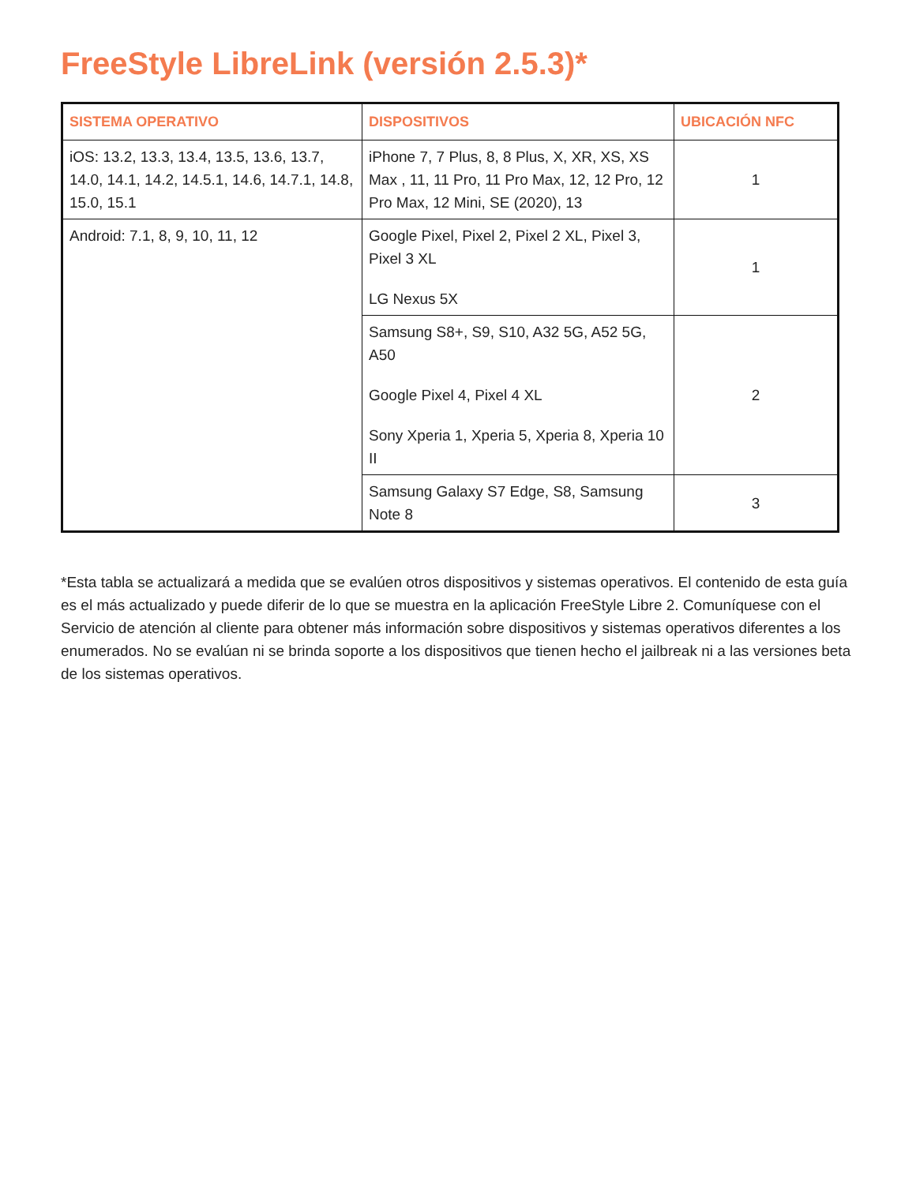FreeStyle LibreLink (versión 2.5.3)*
| SISTEMA OPERATIVO | DISPOSITIVOS | UBICACIÓN NFC |
| --- | --- | --- |
| iOS: 13.2, 13.3, 13.4, 13.5, 13.6, 13.7, 14.0, 14.1, 14.2, 14.5.1, 14.6, 14.7.1, 14.8, 15.0, 15.1 | iPhone 7, 7 Plus, 8, 8 Plus, X, XR, XS, XS Max , 11, 11 Pro, 11 Pro Max, 12, 12 Pro, 12 Pro Max, 12 Mini, SE (2020), 13 | 1 |
| Android: 7.1, 8, 9, 10, 11, 12 | Google Pixel, Pixel 2, Pixel 2 XL, Pixel 3, Pixel 3 XL LG Nexus 5X | 1 |
| | Samsung S8+, S9, S10, A32 5G, A52 5G, A50 Google Pixel 4, Pixel 4 XL Sony Xperia 1, Xperia 5, Xperia 8, Xperia 10 II | 2 |
| | Samsung Galaxy S7 Edge, S8, Samsung Note 8 | 3 |
*Esta tabla se actualizará a medida que se evalúen otros dispositivos y sistemas operativos. El contenido de esta guía es el más actualizado y puede diferir de lo que se muestra en la aplicación FreeStyle Libre 2. Comuníquese con el Servicio de atención al cliente para obtener más información sobre dispositivos y sistemas operativos diferentes a los enumerados. No se evalúan ni se brinda soporte a los dispositivos que tienen hecho el jailbreak ni a las versiones beta de los sistemas operativos.